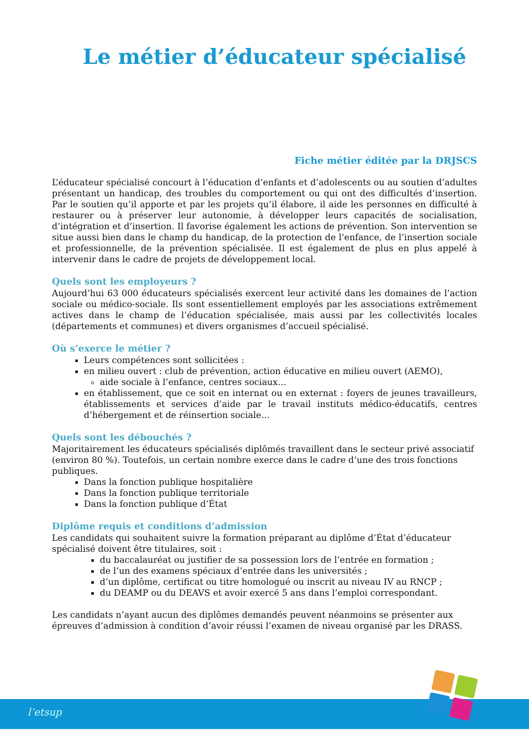Le métier d’éducateur spécialisé
Fiche métier éditée par la DRJSCS
L’éducateur spécialisé concourt à l’éducation d’enfants et d’adolescents ou au soutien d’adultes présentant un handicap, des troubles du comportement ou qui ont des difficultés d’insertion. Par le soutien qu’il apporte et par les projets qu’il élabore, il aide les personnes en difficulté à restaurer ou à préserver leur autonomie, à développer leurs capacités de socialisation, d’intégration et d’insertion. Il favorise également les actions de prévention. Son intervention se situe aussi bien dans le champ du handicap, de la protection de l’enfance, de l’insertion sociale et professionnelle, de la prévention spécialisée. Il est également de plus en plus appelé à intervenir dans le cadre de projets de développement local.
Quels sont les employeurs ?
Aujourd’hui 63 000 éducateurs spécialisés exercent leur activité dans les domaines de l’action sociale ou médico-sociale. Ils sont essentiellement employés par les associations extrêmement actives dans le champ de l’éducation spécialisée, mais aussi par les collectivités locales (départements et communes) et divers organismes d’accueil spécialisé.
Où s’exerce le métier ?
Leurs compétences sont sollicitées :
en milieu ouvert : club de prévention, action éducative en milieu ouvert (AEMO),
aide sociale à l’enfance, centres sociaux…
en établissement, que ce soit en internat ou en externat : foyers de jeunes travailleurs, établissements et services d’aide par le travail instituts médico-éducatifs, centres d’hébergement et de réinsertion sociale…
Quels sont les débouchés ?
Majoritairement les éducateurs spécialisés diplômés travaillent dans le secteur privé associatif (environ 80 %). Toutefois, un certain nombre exerce dans le cadre d’une des trois fonctions publiques.
Dans la fonction publique hospitalière
Dans la fonction publique territoriale
Dans la fonction publique d’État
Diplôme requis et conditions d’admission
Les candidats qui souhaitent suivre la formation préparant au diplôme d’État d’éducateur spécialisé doivent être titulaires, soit :
du baccalauréat ou justifier de sa possession lors de l’entrée en formation ;
de l’un des examens spéciaux d’entrée dans les universités ;
d’un diplôme, certificat ou titre homologué ou inscrit au niveau IV au RNCP ;
du DEAMP ou du DEAVS et avoir exercé 5 ans dans l’emploi correspondant.
Les candidats n’ayant aucun des diplômes demandés peuvent néanmoins se présenter aux épreuves d’admission à condition d’avoir réussi l’examen de niveau organisé par les DRASS.
l’etsup